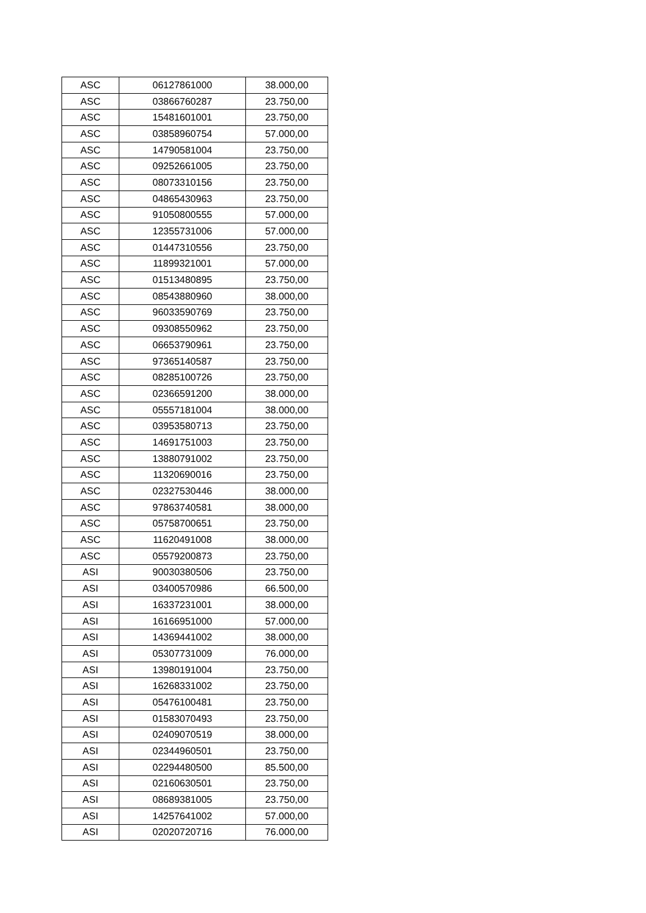| ASC | 06127861000 | 38.000,00 |
| ASC | 03866760287 | 23.750,00 |
| ASC | 15481601001 | 23.750,00 |
| ASC | 03858960754 | 57.000,00 |
| ASC | 14790581004 | 23.750,00 |
| ASC | 09252661005 | 23.750,00 |
| ASC | 08073310156 | 23.750,00 |
| ASC | 04865430963 | 23.750,00 |
| ASC | 91050800555 | 57.000,00 |
| ASC | 12355731006 | 57.000,00 |
| ASC | 01447310556 | 23.750,00 |
| ASC | 11899321001 | 57.000,00 |
| ASC | 01513480895 | 23.750,00 |
| ASC | 08543880960 | 38.000,00 |
| ASC | 96033590769 | 23.750,00 |
| ASC | 09308550962 | 23.750,00 |
| ASC | 06653790961 | 23.750,00 |
| ASC | 97365140587 | 23.750,00 |
| ASC | 08285100726 | 23.750,00 |
| ASC | 02366591200 | 38.000,00 |
| ASC | 05557181004 | 38.000,00 |
| ASC | 03953580713 | 23.750,00 |
| ASC | 14691751003 | 23.750,00 |
| ASC | 13880791002 | 23.750,00 |
| ASC | 11320690016 | 23.750,00 |
| ASC | 02327530446 | 38.000,00 |
| ASC | 97863740581 | 38.000,00 |
| ASC | 05758700651 | 23.750,00 |
| ASC | 11620491008 | 38.000,00 |
| ASC | 05579200873 | 23.750,00 |
| ASI | 90030380506 | 23.750,00 |
| ASI | 03400570986 | 66.500,00 |
| ASI | 16337231001 | 38.000,00 |
| ASI | 16166951000 | 57.000,00 |
| ASI | 14369441002 | 38.000,00 |
| ASI | 05307731009 | 76.000,00 |
| ASI | 13980191004 | 23.750,00 |
| ASI | 16268331002 | 23.750,00 |
| ASI | 05476100481 | 23.750,00 |
| ASI | 01583070493 | 23.750,00 |
| ASI | 02409070519 | 38.000,00 |
| ASI | 02344960501 | 23.750,00 |
| ASI | 02294480500 | 85.500,00 |
| ASI | 02160630501 | 23.750,00 |
| ASI | 08689381005 | 23.750,00 |
| ASI | 14257641002 | 57.000,00 |
| ASI | 02020720716 | 76.000,00 |